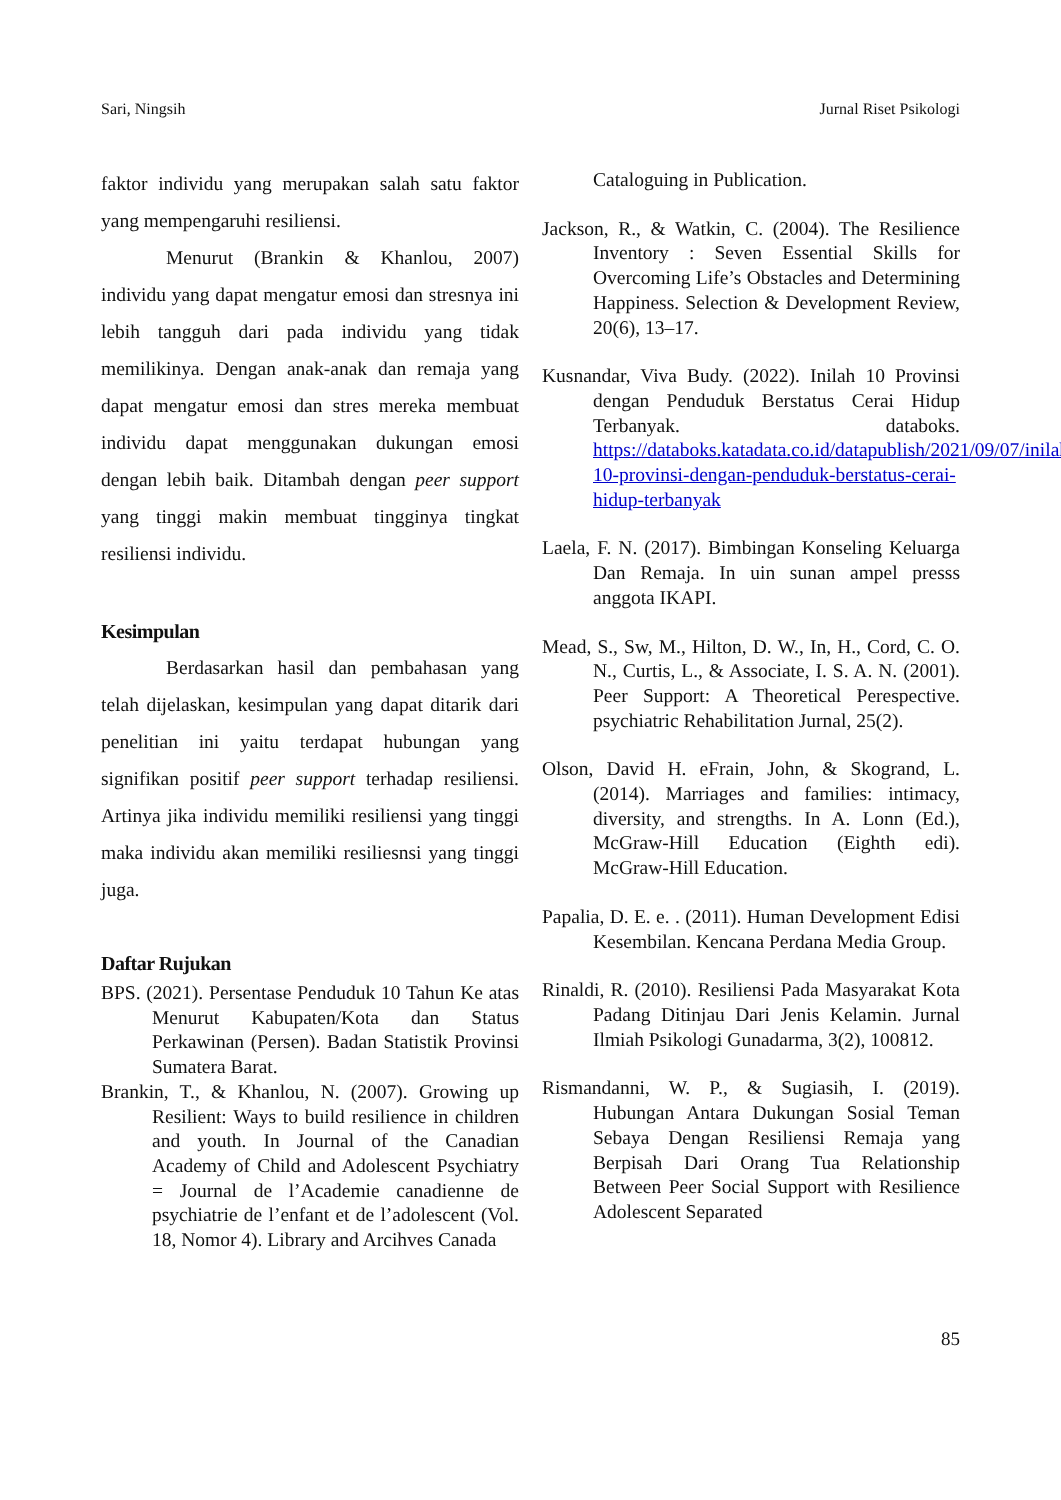Sari, Ningsih Jurnal Riset Psikologi
faktor individu yang merupakan salah satu faktor yang mempengaruhi resiliensi.
Menurut (Brankin & Khanlou, 2007) individu yang dapat mengatur emosi dan stresnya ini lebih tangguh dari pada individu yang tidak memilikinya. Dengan anak-anak dan remaja yang dapat mengatur emosi dan stres mereka membuat individu dapat menggunakan dukungan emosi dengan lebih baik. Ditambah dengan peer support yang tinggi makin membuat tingginya tingkat resiliensi individu.
Kesimpulan
Berdasarkan hasil dan pembahasan yang telah dijelaskan, kesimpulan yang dapat ditarik dari penelitian ini yaitu terdapat hubungan yang signifikan positif peer support terhadap resiliensi. Artinya jika individu memiliki resiliensi yang tinggi maka individu akan memiliki resiliesnsi yang tinggi juga.
Daftar Rujukan
BPS. (2021). Persentase Penduduk 10 Tahun Ke atas Menurut Kabupaten/Kota dan Status Perkawinan (Persen). Badan Statistik Provinsi Sumatera Barat.
Brankin, T., & Khanlou, N. (2007). Growing up Resilient: Ways to build resilience in children and youth. In Journal of the Canadian Academy of Child and Adolescent Psychiatry = Journal de l’Academie canadienne de psychiatrie de l’enfant et de l’adolescent (Vol. 18, Nomor 4). Library and Arcihves Canada
Cataloguing in Publication.
Jackson, R., & Watkin, C. (2004). The Resilience Inventory : Seven Essential Skills for Overcoming Life’s Obstacles and Determining Happiness. Selection & Development Review, 20(6), 13–17.
Kusnandar, Viva Budy. (2022). Inilah 10 Provinsi dengan Penduduk Berstatus Cerai Hidup Terbanyak. databoks. https://databoks.katadata.co.id/datapublish/2021/09/07/inilah-10-provinsi-dengan-penduduk-berstatus-cerai-hidup-terbanyak
Laela, F. N. (2017). Bimbingan Konseling Keluarga Dan Remaja. In uin sunan ampel presss anggota IKAPI.
Mead, S., Sw, M., Hilton, D. W., In, H., Cord, C. O. N., Curtis, L., & Associate, I. S. A. N. (2001). Peer Support: A Theoretical Perespective. psychiatric Rehabilitation Jurnal, 25(2).
Olson, David H. eFrain, John, & Skogrand, L. (2014). Marriages and families: intimacy, diversity, and strengths. In A. Lonn (Ed.), McGraw-Hill Education (Eighth edi). McGraw-Hill Education.
Papalia, D. E. e. . (2011). Human Development Edisi Kesembilan. Kencana Perdana Media Group.
Rinaldi, R. (2010). Resiliensi Pada Masyarakat Kota Padang Ditinjau Dari Jenis Kelamin. Jurnal Ilmiah Psikologi Gunadarma, 3(2), 100812.
Rismandanni, W. P., & Sugiasih, I. (2019). Hubungan Antara Dukungan Sosial Teman Sebaya Dengan Resiliensi Remaja yang Berpisah Dari Orang Tua Relationship Between Peer Social Support with Resilience Adolescent Separated
85